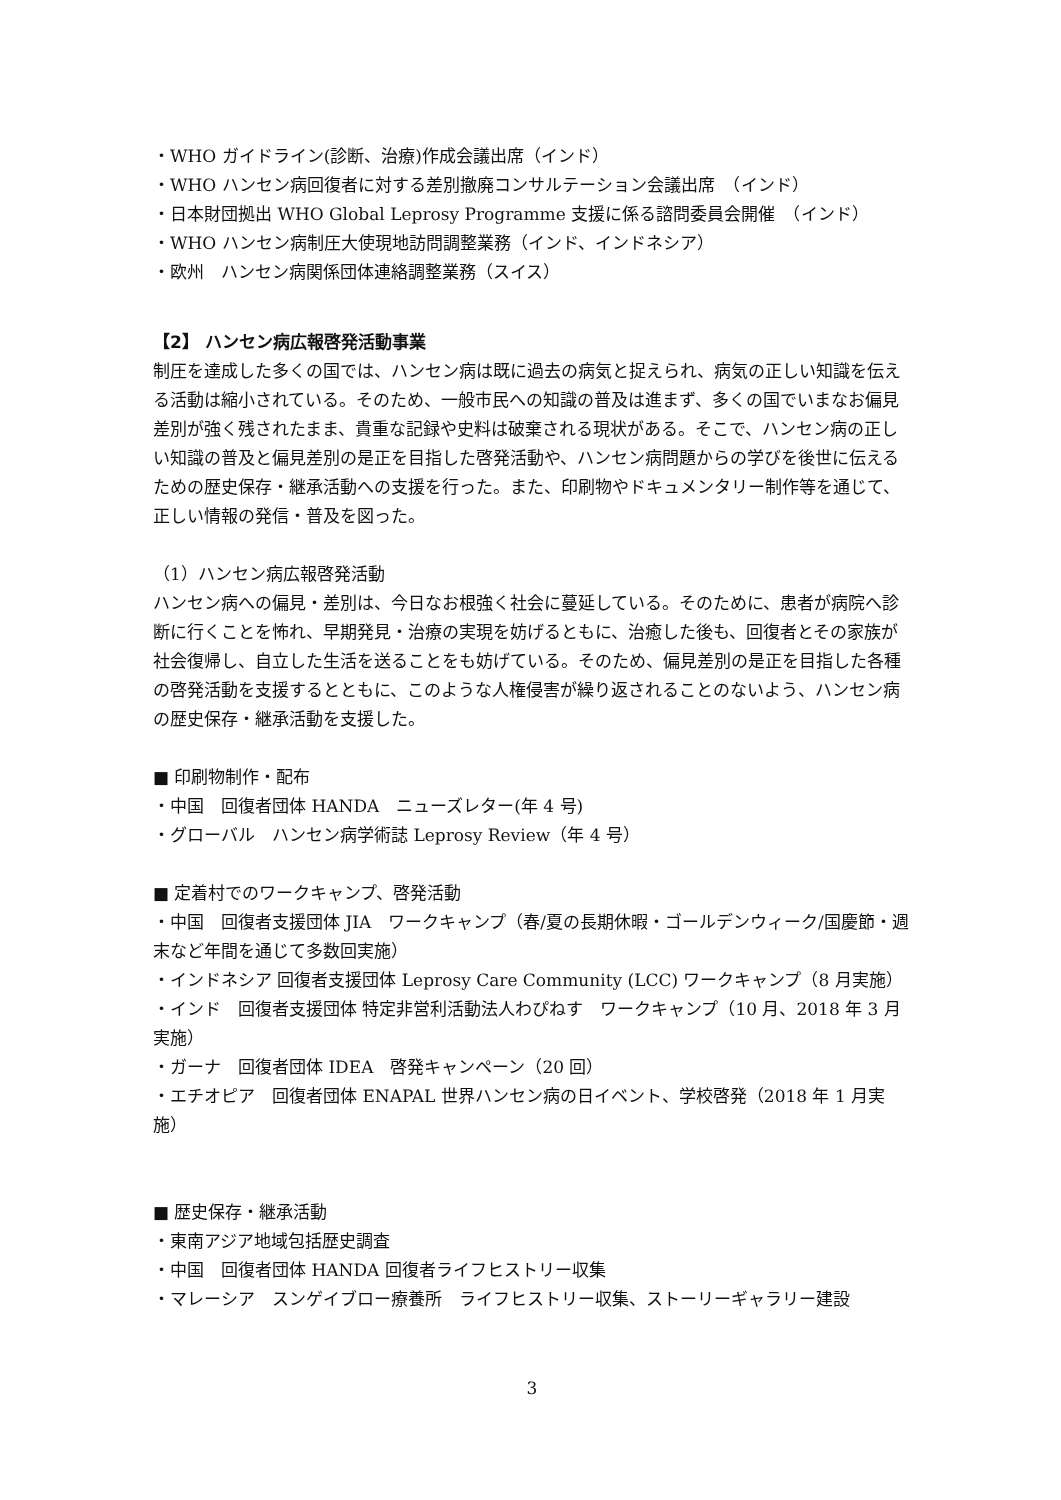・WHO ガイドライン(診断、治療)作成会議出席（インド）
・WHO ハンセン病回復者に対する差別撤廃コンサルテーション会議出席　（インド）
・日本財団拠出 WHO Global Leprosy Programme 支援に係る諮問委員会開催　（インド）
・WHO ハンセン病制圧大使現地訪問調整業務（インド、インドネシア）
・欧州　ハンセン病関係団体連絡調整業務（スイス）
【2】 ハンセン病広報啓発活動事業
制圧を達成した多くの国では、ハンセン病は既に過去の病気と捉えられ、病気の正しい知識を伝える活動は縮小されている。そのため、一般市民への知識の普及は進まず、多くの国でいまなお偏見差別が強く残されたまま、貴重な記録や史料は破棄される現状がある。そこで、ハンセン病の正しい知識の普及と偏見差別の是正を目指した啓発活動や、ハンセン病問題からの学びを後世に伝えるための歴史保存・継承活動への支援を行った。また、印刷物やドキュメンタリー制作等を通じて、正しい情報の発信・普及を図った。
（1）ハンセン病広報啓発活動
ハンセン病への偏見・差別は、今日なお根強く社会に蔓延している。そのために、患者が病院へ診断に行くことを怖れ、早期発見・治療の実現を妨げるともに、治癒した後も、回復者とその家族が社会復帰し、自立した生活を送ることをも妨げている。そのため、偏見差別の是正を目指した各種の啓発活動を支援するとともに、このような人権侵害が繰り返されることのないよう、ハンセン病の歴史保存・継承活動を支援した。
■ 印刷物制作・配布
・中国　回復者団体 HANDA　ニューズレター(年 4 号)
・グローバル　ハンセン病学術誌 Leprosy Review（年 4 号）
■ 定着村でのワークキャンプ、啓発活動
・中国　回復者支援団体 JIA　ワークキャンプ（春/夏の長期休暇・ゴールデンウィーク/国慶節・週末など年間を通じて多数回実施）
・インドネシア 回復者支援団体 Leprosy Care Community (LCC) ワークキャンプ（8 月実施）
・インド　回復者支援団体 特定非営利活動法人わぴねす　ワークキャンプ（10 月、2018 年 3 月実施）
・ガーナ　回復者団体 IDEA　啓発キャンペーン（20 回）
・エチオピア　回復者団体 ENAPAL 世界ハンセン病の日イベント、学校啓発（2018 年 1 月実施）
■ 歴史保存・継承活動
・東南アジア地域包括歴史調査
・中国　回復者団体 HANDA 回復者ライフヒストリー収集
・マレーシア　スンゲイブロー療養所　ライフヒストリー収集、ストーリーギャラリー建設
3